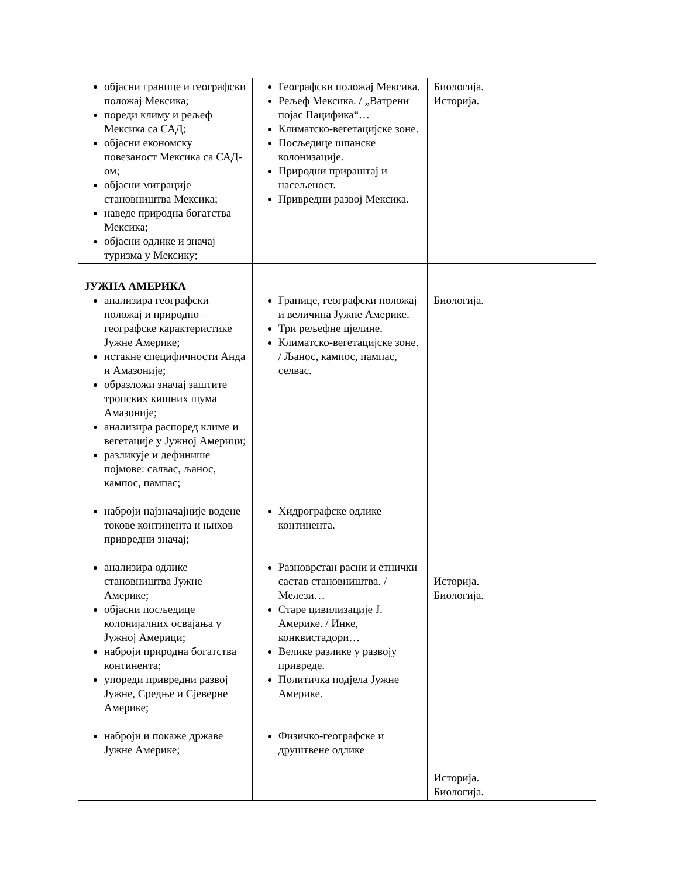| објасни границе и географски положај Мексика; пореди климу и рељеф Мексика са САД; објасни економску повезаност Мексика са САД-ом; објасни миграције становништва Мексика; наведе природна богатства Мексика; објасни одлике и значај туризма у Мексику; | Географски положај Мексика. Рељеф Мексика. / „Ватрени појас Пацифика“… Климатско-вегетацијске зоне. Посљедице шпанске колонизације. Природни прираштај и насељеност. Привредни развој Мексика. | Биологија. Историја. |
| ЈУЖНА АМЕРИКА анализира географски положај и природно – географске карактеристике Јужне Америке; истакне специфичности Анда и Амазоније; образложи значај заштите тропских кишних шума Амазоније; анализира распоред климе и вегетације у Јужној Америци; разликује и дефинише појмове: салвас, љанос, кампос, пампас; наброји најзначајније водене токове континента и њихов привредни значај; анализира одлике становништва Јужне Америке; објасни посљедице колонијалних освајања у Јужној Америци; наброји природна богатства континента; упореди привредни развој Јужне, Средње и Сјеверне Америке; наброји и покаже државе Јужне Америке; | Границе, географски положај и величина Јужне Америке. Три рељефне цјелине. Климатско-вегетацијске зоне. / Љанос, кампос, пампас, селвас. Хидрографске одлике континента. Разноврстан расни и етнички састав становништва. / Мелези… Старе цивилизације Ј. Америке. / Инке, конквистадори… Велике разлике у развоју привреде. Политичка подјела Јужне Америке. Физичко-географске и друштвене одлике | Биологија. Историја. Биологија. Историја. Биологија. |